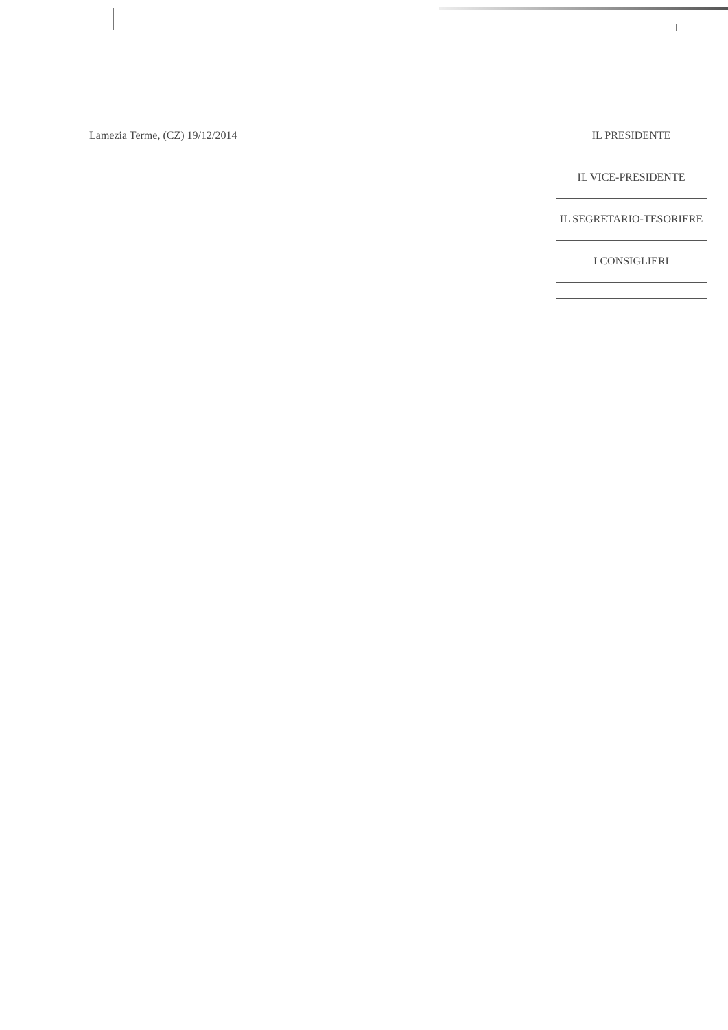Lamezia Terme, (CZ) 19/12/2014 IL PRESIDENTE
IL VICE-PRESIDENTE
IL SEGRETARIO-TESORIERE
I CONSIGLIERI